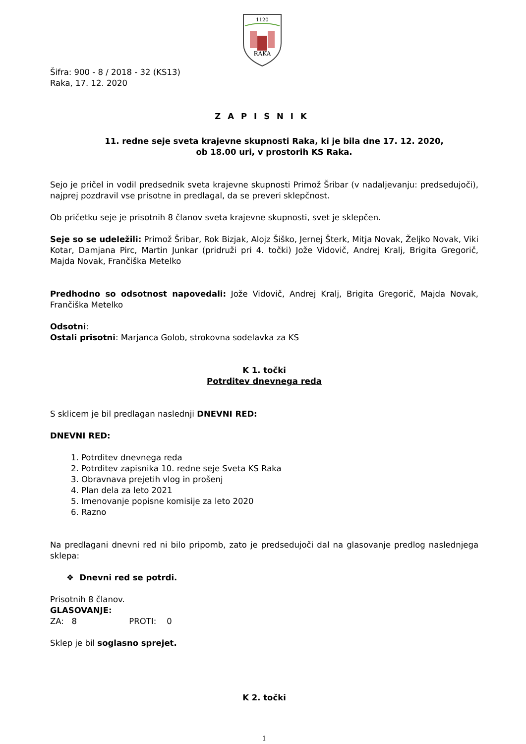1120
RAKA
Šifra: 900 - 8 / 2018 - 32 (KS13)
Raka, 17. 12. 2020
ZAPISNIK
11. redne seje sveta krajevne skupnosti Raka, ki je bila dne 17. 12. 2020,
ob 18.00 uri, v prostorih KS Raka.
Sejo je pričel in vodil predsednik sveta krajevne skupnosti Primož Šribar (v nadaljevanju: predsedujoči), najprej pozdravil vse prisotne in predlagal, da se preveri sklepčnost.
Ob pričetku seje je prisotnih 8 članov sveta krajevne skupnosti, svet je sklepčen.
Seje so se udeležili: Primož Šribar, Rok Bizjak, Alojz Šiško, Jernej Šterk, Mitja Novak, Željko Novak, Viki Kotar, Damjana Pirc, Martin Junkar (pridruži pri 4. točki) Jože Vidovič, Andrej Kralj, Brigita Gregorič, Majda Novak, Frančiška Metelko
Predhodno so odsotnost napovedali: Jože Vidovič, Andrej Kralj, Brigita Gregorič, Majda Novak, Frančiška Metelko
Odsotni:
Ostali prisotni: Marjanca Golob, strokovna sodelavka za KS
K 1. točki
Potrditev dnevnega reda
S sklicem je bil predlagan naslednji DNEVNI RED:
DNEVNI RED:
1. Potrditev dnevnega reda
2. Potrditev zapisnika 10. redne seje Sveta KS Raka
3. Obravnava prejetih vlog in prošenj
4. Plan dela za leto 2021
5. Imenovanje popisne komisije za leto 2020
6. Razno
Na predlagani dnevni red ni bilo pripomb, zato je predsedujoči dal na glasovanje predlog naslednjega sklepa:
❖ Dnevni red se potrdi.
Prisotnih 8 članov.
GLASOVANJE:
ZA: 8 PROTI: 0
Sklep je bil soglasno sprejet.
K 2. točki
1